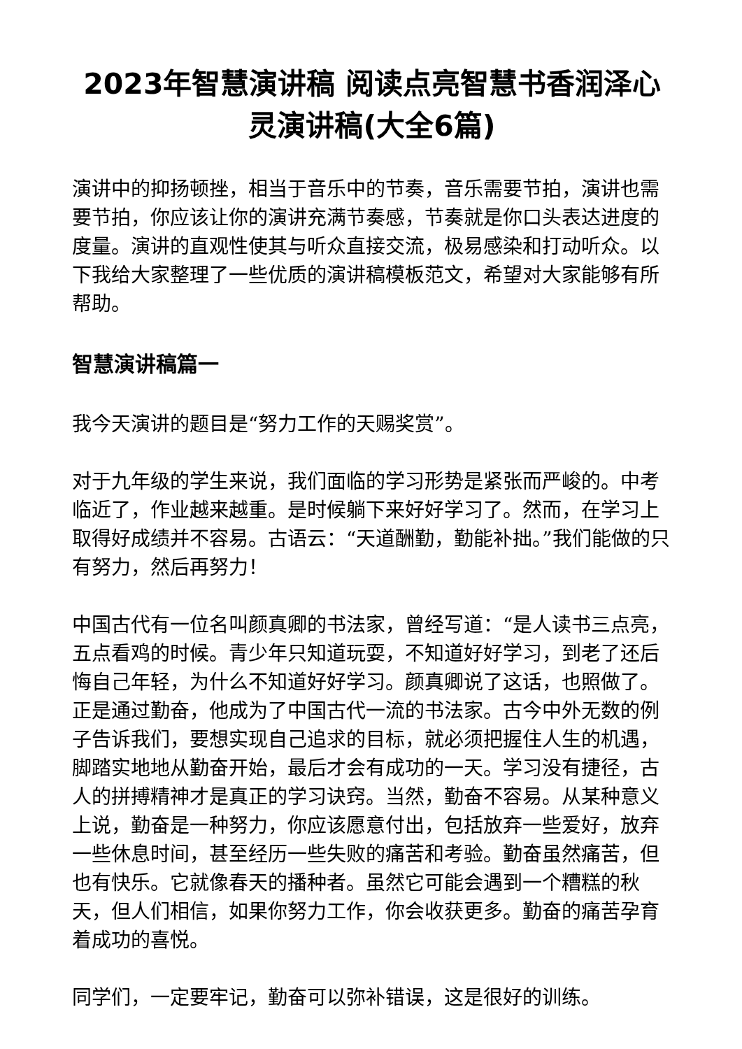2023年智慧演讲稿 阅读点亮智慧书香润泽心灵演讲稿(大全6篇)
演讲中的抑扬顿挫，相当于音乐中的节奏，音乐需要节拍，演讲也需要节拍，你应该让你的演讲充满节奏感，节奏就是你口头表达进度的度量。演讲的直观性使其与听众直接交流，极易感染和打动听众。以下我给大家整理了一些优质的演讲稿模板范文，希望对大家能够有所帮助。
智慧演讲稿篇一
我今天演讲的题目是“努力工作的天赐奖赏”。
对于九年级的学生来说，我们面临的学习形势是紧张而严峻的。中考临近了，作业越来越重。是时候躺下来好好学习了。然而，在学习上取得好成绩并不容易。古语云：“天道酬勤，勤能补拙。”我们能做的只有努力，然后再努力！
中国古代有一位名叫颜真卿的书法家，曾经写道：“是人读书三点亮，五点看鸡的时候。青少年只知道玩耍，不知道好好学习，到老了还后悔自己年轻，为什么不知道好好学习。颜真卿说了这话，也照做了。正是通过勤奋，他成为了中国古代一流的书法家。古今中外无数的例子告诉我们，要想实现自己追求的目标，就必须把握住人生的机遇，脚踏实地地从勤奋开始，最后才会有成功的一天。学习没有捷径，古人的拼搏精神才是真正的学习诀窍。当然，勤奋不容易。从某种意义上说，勤奋是一种努力，你应该愿意付出，包括放弃一些爱好，放弃一些休息时间，甚至经历一些失败的痛苦和考验。勤奋虽然痛苦，但也有快乐。它就像春天的播种者。虽然它可能会遇到一个糟糕的秋天，但人们相信，如果你努力工作，你会收获更多。勤奋的痛苦孕育着成功的喜悦。
同学们，一定要牢记，勤奋可以弥补错误，这是很好的训练。